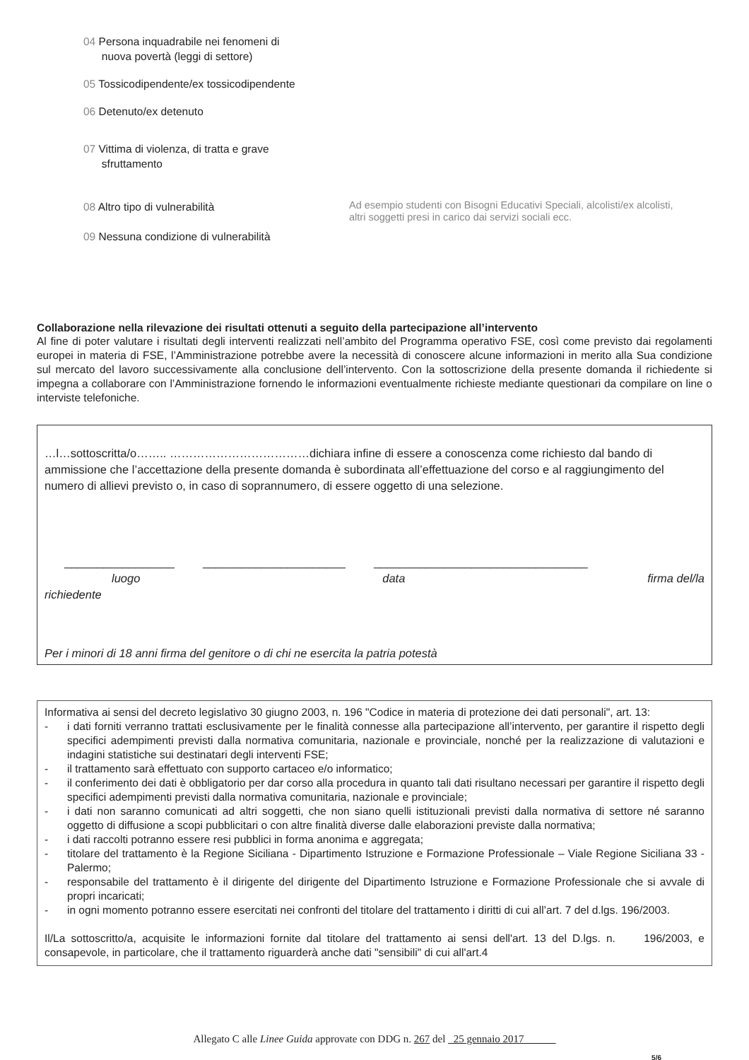04 Persona inquadrabile nei fenomeni di
nuova povertà (leggi di settore)
05 Tossicodipendente/ex tossicodipendente
06 Detenuto/ex detenuto
07 Vittima di violenza, di tratta e grave
sfruttamento
08 Altro tipo di vulnerabilità
Ad esempio studenti con Bisogni Educativi Speciali, alcolisti/ex alcolisti,
altri soggetti presi in carico dai servizi sociali ecc.
09 Nessuna condizione di vulnerabilità
Collaborazione nella rilevazione dei risultati ottenuti a seguito della partecipazione all’intervento
Al fine di poter valutare i risultati degli interventi realizzati nell’ambito del Programma operativo FSE, così come previsto dai regolamenti europei in materia di FSE, l’Amministrazione potrebbe avere la necessità di conoscere alcune informazioni in merito alla Sua condizione sul mercato del lavoro successivamente alla conclusione dell’intervento. Con la sottoscrizione della presente domanda il richiedente si impegna a collaborare con l’Amministrazione fornendo le informazioni eventualmente richieste mediante questionari da compilare on line o interviste telefoniche.
…l…sottoscritta/o…….. ………………………………dichiara infine di essere a conoscenza come richiesto dal bando di ammissione che l’accettazione della presente domanda è subordinata all’effettuazione del corso e al raggiungimento del numero di allievi previsto o, in caso di soprannumero, di essere oggetto di una selezione.
_________________ ______________________ _________________________________
luogo data firma del/la
richiedente
Per i minori di 18 anni firma del genitore o di chi ne esercita la patria potestà
Informativa ai sensi del decreto legislativo 30 giugno 2003, n. 196 "Codice in materia di protezione dei dati personali", art. 13:
- i dati forniti verranno trattati esclusivamente per le finalità connesse alla partecipazione all’intervento, per garantire il rispetto degli specifici adempimenti previsti dalla normativa comunitaria, nazionale e provinciale, nonché per la realizzazione di valutazioni e indagini statistiche sui destinatari degli interventi FSE;
- il trattamento sarà effettuato con supporto cartaceo e/o informatico;
- il conferimento dei dati è obbligatorio per dar corso alla procedura in quanto tali dati risultano necessari per garantire il rispetto degli specifici adempimenti previsti dalla normativa comunitaria, nazionale e provinciale;
- i dati non saranno comunicati ad altri soggetti, che non siano quelli istituzionali previsti dalla normativa di settore né saranno oggetto di diffusione a scopi pubblicitari o con altre finalità diverse dalle elaborazioni previste dalla normativa;
- i dati raccolti potranno essere resi pubblici in forma anonima e aggregata;
- titolare del trattamento è la Regione Siciliana - Dipartimento Istruzione e Formazione Professionale – Viale Regione Siciliana 33 - Palermo;
- responsabile del trattamento è il dirigente del dirigente del Dipartimento Istruzione e Formazione Professionale che si avvale di propri incaricati;
- in ogni momento potranno essere esercitati nei confronti del titolare del trattamento i diritti di cui all’art. 7 del d.lgs. 196/2003.
Il/La sottoscritto/a, acquisite le informazioni fornite dal titolare del trattamento ai sensi dell'art. 13 del D.lgs. n. 196/2003, e consapevole, in particolare, che il trattamento riguarderà anche dati "sensibili" di cui all'art.4
Allegato C alle Linee Guida approvate con DDG n. 267 del 25 gennaio 2017
5/6